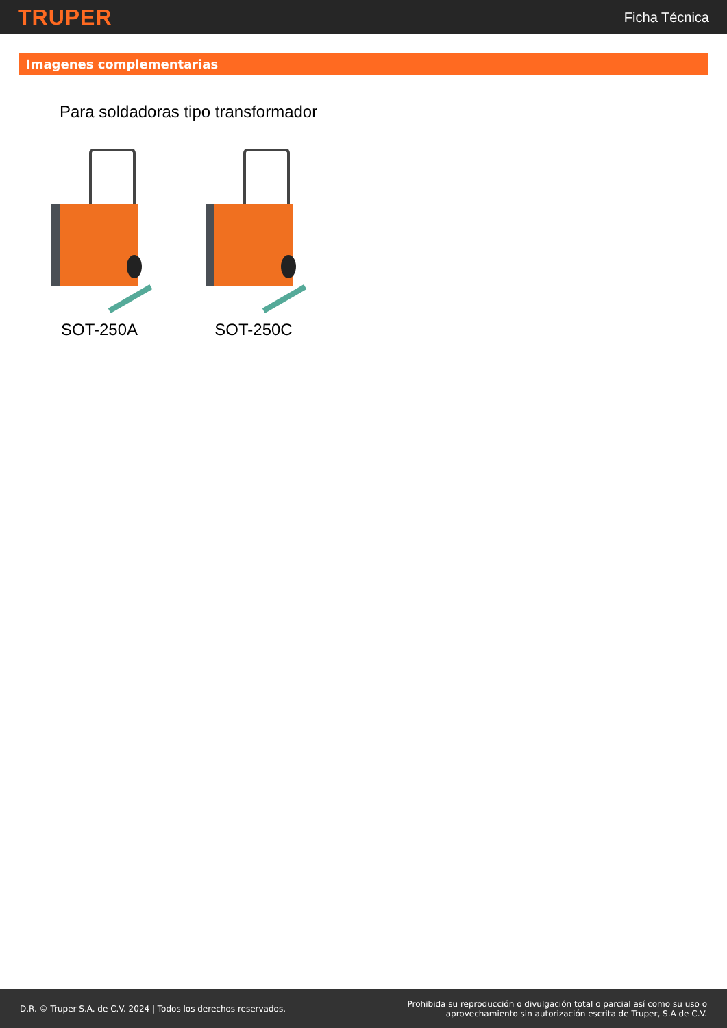TRUPER
Ficha Técnica
Imagenes complementarias
Para soldadoras tipo transformador
SOT-250A SOT-250C
D.R. © Truper S.A. de C.V. 2024 | Todos los derechos reservados.
Prohibida su reproducción o divulgación total o parcial así como su uso o
aprovechamiento sin autorización escrita de Truper, S.A de C.V.